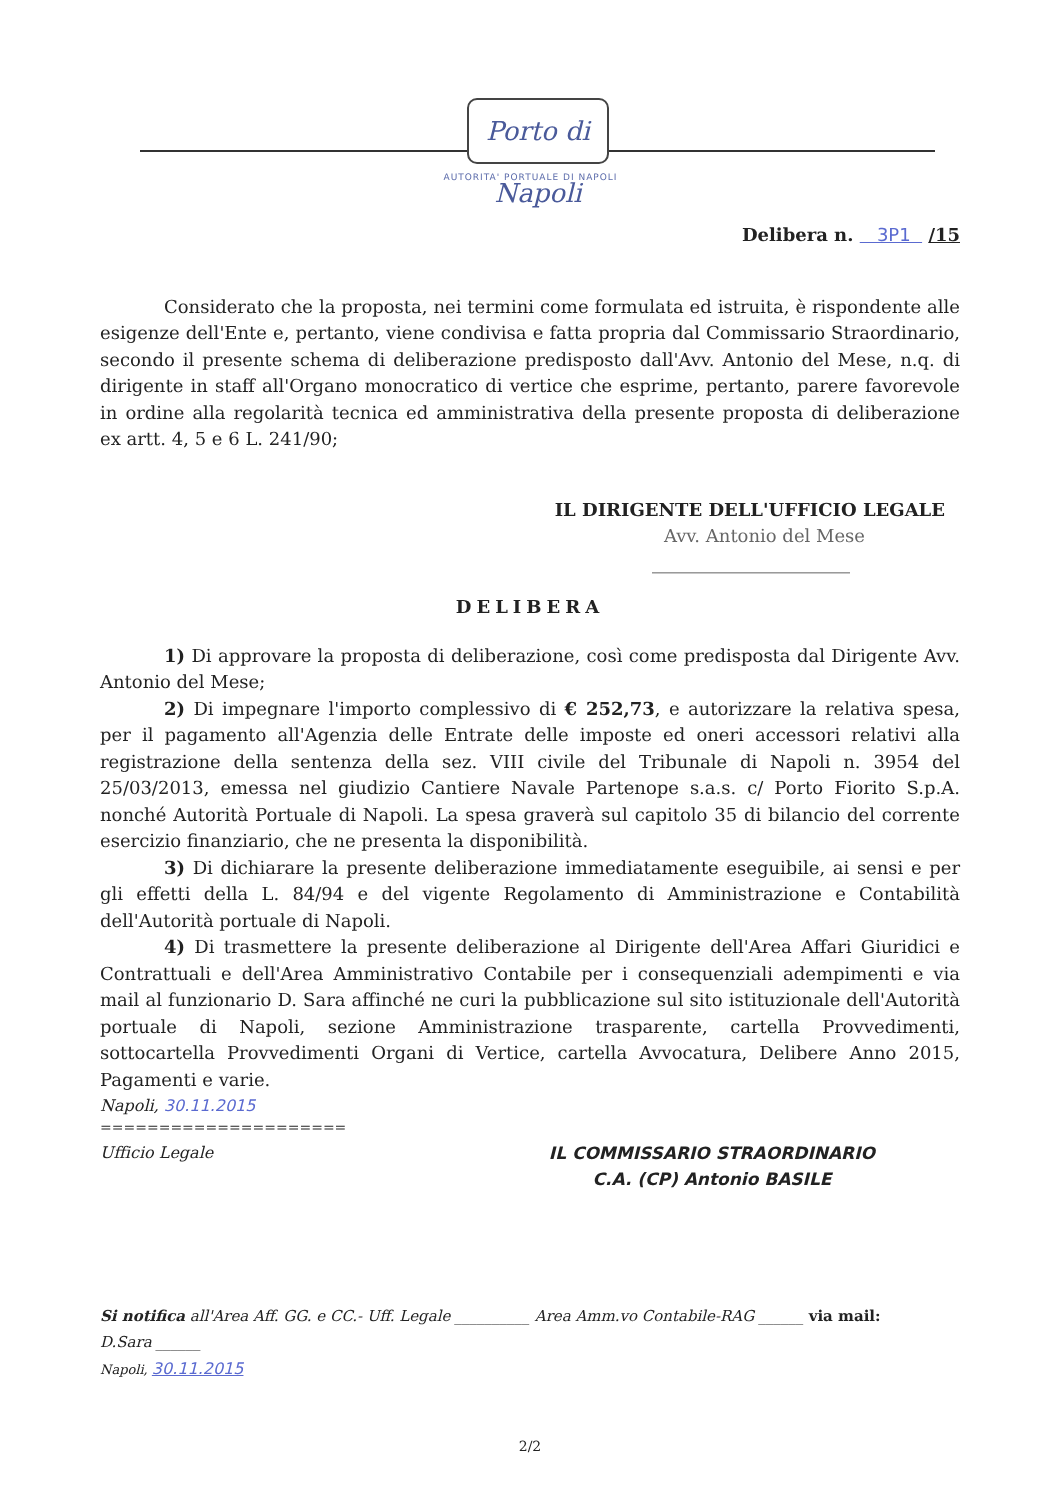Porto di Napoli
AUTORITA' PORTUALE DI NAPOLI
Delibera n. 3P1 /15
Considerato che la proposta, nei termini come formulata ed istruita, è rispondente alle esigenze dell'Ente e, pertanto, viene condivisa e fatta propria dal Commissario Straordinario, secondo il presente schema di deliberazione predisposto dall'Avv. Antonio del Mese, n.q. di dirigente in staff all'Organo monocratico di vertice che esprime, pertanto, parere favorevole in ordine alla regolarità tecnica ed amministrativa della presente proposta di deliberazione ex artt. 4, 5 e 6 L. 241/90;
IL DIRIGENTE DELL'UFFICIO LEGALE
Avv. Antonio del Mese
______________________
DELIBERA
1) Di approvare la proposta di deliberazione, così come predisposta dal Dirigente Avv. Antonio del Mese;
2) Di impegnare l'importo complessivo di € 252,73, e autorizzare la relativa spesa, per il pagamento all'Agenzia delle Entrate delle imposte ed oneri accessori relativi alla registrazione della sentenza della sez. VIII civile del Tribunale di Napoli n. 3954 del 25/03/2013, emessa nel giudizio Cantiere Navale Partenope s.a.s. c/ Porto Fiorito S.p.A. nonché Autorità Portuale di Napoli. La spesa graverà sul capitolo 35 di bilancio del corrente esercizio finanziario, che ne presenta la disponibilità.
3) Di dichiarare la presente deliberazione immediatamente eseguibile, ai sensi e per gli effetti della L. 84/94 e del vigente Regolamento di Amministrazione e Contabilità dell'Autorità portuale di Napoli.
4) Di trasmettere la presente deliberazione al Dirigente dell'Area Affari Giuridici e Contrattuali e dell'Area Amministrativo Contabile per i consequenziali adempimenti e via mail al funzionario D. Sara affinché ne curi la pubblicazione sul sito istituzionale dell'Autorità portuale di Napoli, sezione Amministrazione trasparente, cartella Provvedimenti, sottocartella Provvedimenti Organi di Vertice, cartella Avvocatura, Delibere Anno 2015, Pagamenti e varie.
Napoli, 30.11.2015
=====================
Ufficio Legale IL COMMISSARIO STRAORDINARIO
C.A. (CP) Antonio BASILE
Si notifica all'Area Aff. GG. e CC.- Uff. Legale __________ Area Amm.vo Contabile-RAG ______ via mail:
D.Sara ______
Napoli, 30.11.2015
2/2